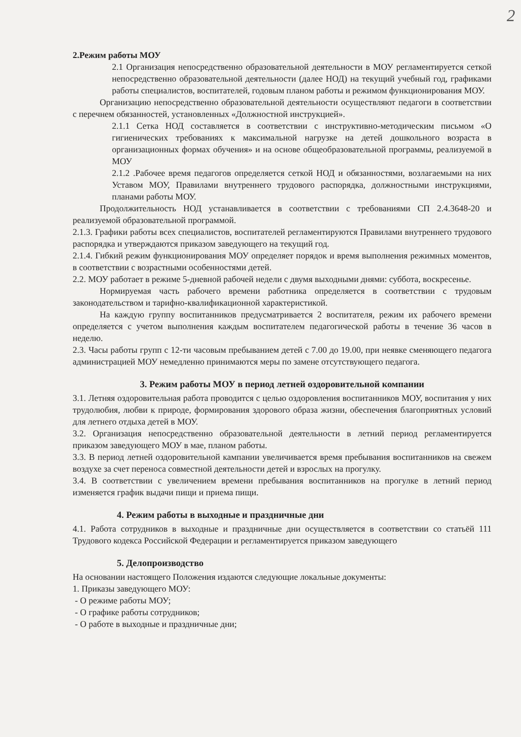2
2.Режим работы МОУ
2.1 Организация непосредственно образовательной деятельности в МОУ регламентируется сеткой непосредственно образовательной деятельности (далее НОД) на текущий учебный год, графиками работы специалистов, воспитателей, годовым планом работы и режимом функционирования МОУ.
Организацию непосредственно образовательной деятельности осуществляют педагоги в соответствии с перечнем обязанностей, установленных «Должностной инструкцией».
2.1.1 Сетка НОД составляется в соответствии с инструктивно-методическим письмом «О гигиенических требованиях к максимальной нагрузке на детей дошкольного возраста в организационных формах обучения» и на основе общеобразовательной программы, реализуемой в МОУ
2.1.2 .Рабочее время педагогов определяется сеткой НОД и обязанностями, возлагаемыми на них Уставом МОУ, Правилами внутреннего трудового распорядка, должностными инструкциями, планами работы МОУ.
Продолжительность НОД устанавливается в соответствии с требованиями СП 2.4.3648-20 и реализуемой образовательной программой.
2.1.3. Графики работы всех специалистов, воспитателей регламентируются Правилами внутреннего трудового распорядка и утверждаются приказом заведующего на текущий год.
2.1.4. Гибкий режим функционирования МОУ определяет порядок и время выполнения режимных моментов, в соответствии с возрастными особенностями детей.
2.2. МОУ работает в режиме 5-дневной рабочей недели с двумя выходными днями: суббота, воскресенье.
Нормируемая часть рабочего времени работника определяется в соответствии с трудовым законодательством и тарифно-квалификационной характеристикой.
На каждую группу воспитанников предусматривается 2 воспитателя, режим их рабочего времени определяется с учетом выполнения каждым воспитателем педагогической работы в течение 36 часов в неделю.
2.3. Часы работы групп с 12-ти часовым пребыванием детей с 7.00 до 19.00, при неявке сменяющего педагога администрацией МОУ немедленно принимаются меры по замене отсутствующего педагога.
3. Режим работы МОУ в период летней оздоровительной компании
3.1. Летняя оздоровительная работа проводится с целью оздоровления воспитанников МОУ, воспитания у них трудолюбия, любви к природе, формирования здорового образа жизни, обеспечения благоприятных условий для летнего отдыха детей в МОУ.
3.2. Организация непосредственно образовательной деятельности в летний период регламентируется приказом заведующего МОУ в мае, планом работы.
3.3. В период летней оздоровительной кампании увеличивается время пребывания воспитанников на свежем воздухе за счет переноса совместной деятельности детей и взрослых на прогулку.
3.4. В соответствии с увеличением времени пребывания воспитанников на прогулке в летний период изменяется график выдачи пищи и приема пищи.
4. Режим работы в выходные и праздничные дни
4.1. Работа сотрудников в выходные и праздничные дни осуществляется в соответствии со статьёй 111 Трудового кодекса Российской Федерации и регламентируется приказом заведующего
5. Делопроизводство
На основании настоящего Положения издаются следующие локальные документы:
1. Приказы заведующего МОУ:
- О режиме работы МОУ;
- О графике работы сотрудников;
- О работе в выходные и праздничные дни;